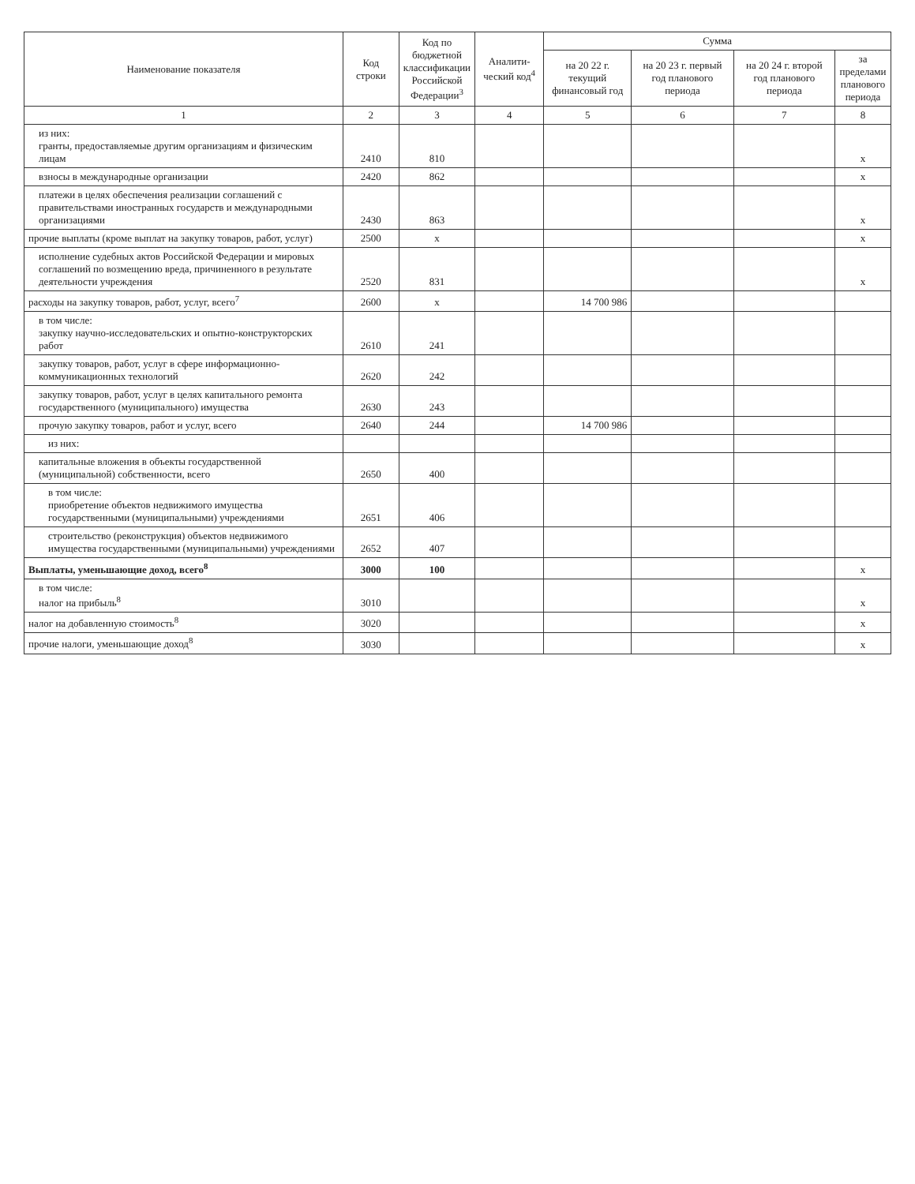| Наименование показателя | Код строки | Код по бюджетной классификации Российской Федерации<sup>3</sup> | Аналити-ческий код<sup>4</sup> | Сумма | | | |
| --- | --- | --- | --- | --- | --- | --- | --- |
| | | | | на 20 22 г. текущий финансовый год | на 20 23 г. первый год планового периода | на 20 24 г. второй год планового периода | за пределами планового периода |
| 1 | 2 | 3 | 4 | 5 | 6 | 7 | 8 |
| из них: гранты, предоставляемые другим организациям и физическим лицам | 2410 | 810 | | | | | х |
| взносы в международные организации | 2420 | 862 | | | | | х |
| платежи в целях обеспечения реализации соглашений с правительствами иностранных государств и международными организациями | 2430 | 863 | | | | | х |
| прочие выплаты (кроме выплат на закупку товаров, работ, услуг) | 2500 | х | | | | | х |
| исполнение судебных актов Российской Федерации и мировых соглашений по возмещению вреда, причиненного в результате деятельности учреждения | 2520 | 831 | | | | | х |
| расходы на закупку товаров, работ, услуг, всего<sup>7</sup> | 2600 | х | | 14 700 986 | | | |
| в том числе: закупку научно-исследовательских и опытно-конструкторских работ | 2610 | 241 | | | | | |
| закупку товаров, работ, услуг в сфере информационно-коммуникационных технологий | 2620 | 242 | | | | | |
| закупку товаров, работ, услуг в целях капитального ремонта государственного (муниципального) имущества | 2630 | 243 | | | | | |
| прочую закупку товаров, работ и услуг, всего | 2640 | 244 | | 14 700 986 | | | |
| из них: | | | | | | | |
| капитальные вложения в объекты государственной (муниципальной) собственности, всего | 2650 | 400 | | | | | |
| в том числе: приобретение объектов недвижимого имущества государственными (муниципальными) учреждениями | 2651 | 406 | | | | | |
| строительство (реконструкция) объектов недвижимого имущества государственными (муниципальными) учреждениями | 2652 | 407 | | | | | |
| Выплаты, уменьшающие доход, всего<sup>8</sup> | 3000 | 100 | | | | | х |
| в том числе: налог на прибыль<sup>8</sup> | 3010 | | | | | | х |
| налог на добавленную стоимость<sup>8</sup> | 3020 | | | | | | х |
| прочие налоги, уменьшающие доход<sup>8</sup> | 3030 | | | | | | х |